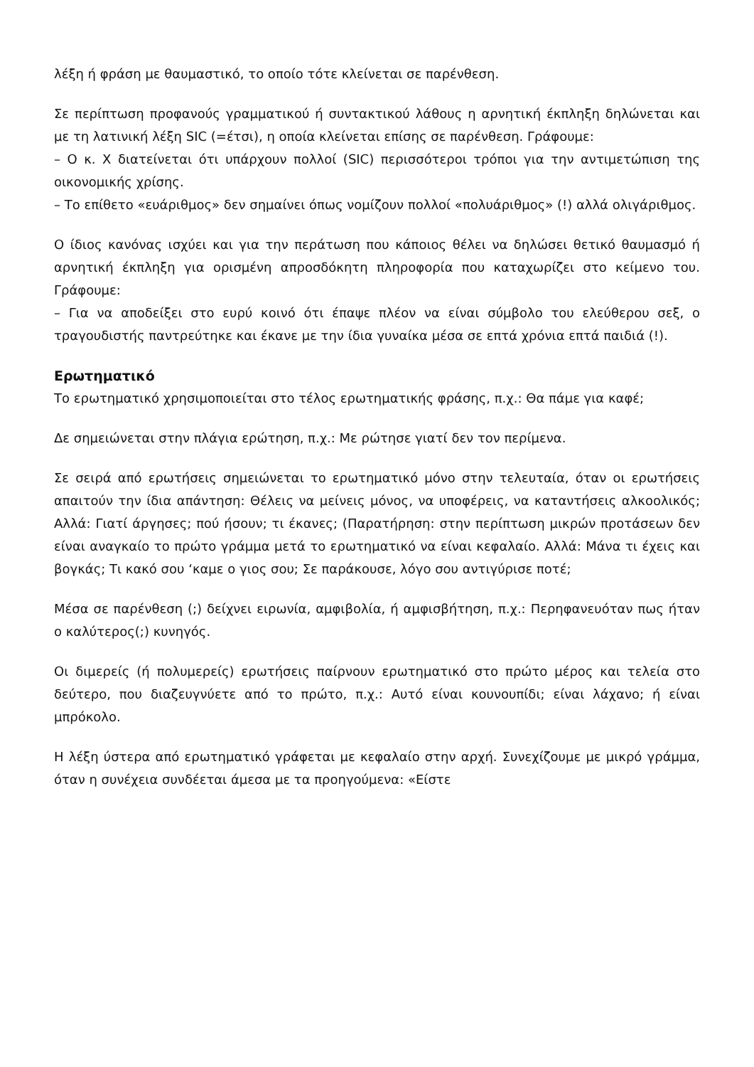λέξη ή φράση με θαυμαστικό, το οποίο τότε κλείνεται σε παρένθεση.
Σε περίπτωση προφανούς γραμματικού ή συντακτικού λάθους η αρνητική έκπληξη δηλώνεται και με τη λατινική λέξη SIC (=έτσι), η οποία κλείνεται επίσης σε παρένθεση. Γράφουμε:
– Ο κ. Χ διατείνεται ότι υπάρχουν πολλοί (SIC) περισσότεροι τρόποι για την αντιμετώπιση της οικονομικής χρίσης.
– Το επίθετο «ευάριθμος» δεν σημαίνει όπως νομίζουν πολλοί «πολυάριθμος» (!) αλλά ολιγάριθμος.
Ο ίδιος κανόνας ισχύει και για την περάτωση που κάποιος θέλει να δηλώσει θετικό θαυμασμό ή αρνητική έκπληξη για ορισμένη απροσδόκητη πληροφορία που καταχωρίζει στο κείμενο του. Γράφουμε:
– Για να αποδείξει στο ευρύ κοινό ότι έπαψε πλέον να είναι σύμβολο του ελεύθερου σεξ, ο τραγουδιστής παντρεύτηκε και έκανε με την ίδια γυναίκα μέσα σε επτά χρόνια επτά παιδιά (!).
Ερωτηματικό
Το ερωτηματικό χρησιμοποιείται στο τέλος ερωτηματικής φράσης, π.χ.: Θα πάμε για καφέ;
Δε σημειώνεται στην πλάγια ερώτηση, π.χ.: Με ρώτησε γιατί δεν τον περίμενα.
Σε σειρά από ερωτήσεις σημειώνεται το ερωτηματικό μόνο στην τελευταία, όταν οι ερωτήσεις απαιτούν την ίδια απάντηση: Θέλεις να μείνεις μόνος, να υποφέρεις, να καταντήσεις αλκοολικός; Αλλά: Γιατί άργησες; πού ήσουν; τι έκανες; (Παρατήρηση: στην περίπτωση μικρών προτάσεων δεν είναι αναγκαίο το πρώτο γράμμα μετά το ερωτηματικό να είναι κεφαλαίο. Αλλά: Μάνα τι έχεις και βογκάς; Τι κακό σου ‘καμε ο γιος σου; Σε παράκουσε, λόγο σου αντιγύρισε ποτέ;
Μέσα σε παρένθεση (;) δείχνει ειρωνία, αμφιβολία, ή αμφισβήτηση, π.χ.: Περηφανευόταν πως ήταν ο καλύτερος(;) κυνηγός.
Οι διμερείς (ή πολυμερείς) ερωτήσεις παίρνουν ερωτηματικό στο πρώτο μέρος και τελεία στο δεύτερο, που διαζευγνύετε από το πρώτο, π.χ.: Αυτό είναι κουνουπίδι; είναι λάχανο; ή είναι μπρόκολο.
Η λέξη ύστερα από ερωτηματικό γράφεται με κεφαλαίο στην αρχή. Συνεχίζουμε με μικρό γράμμα, όταν η συνέχεια συνδέεται άμεσα με τα προηγούμενα: «Είστε